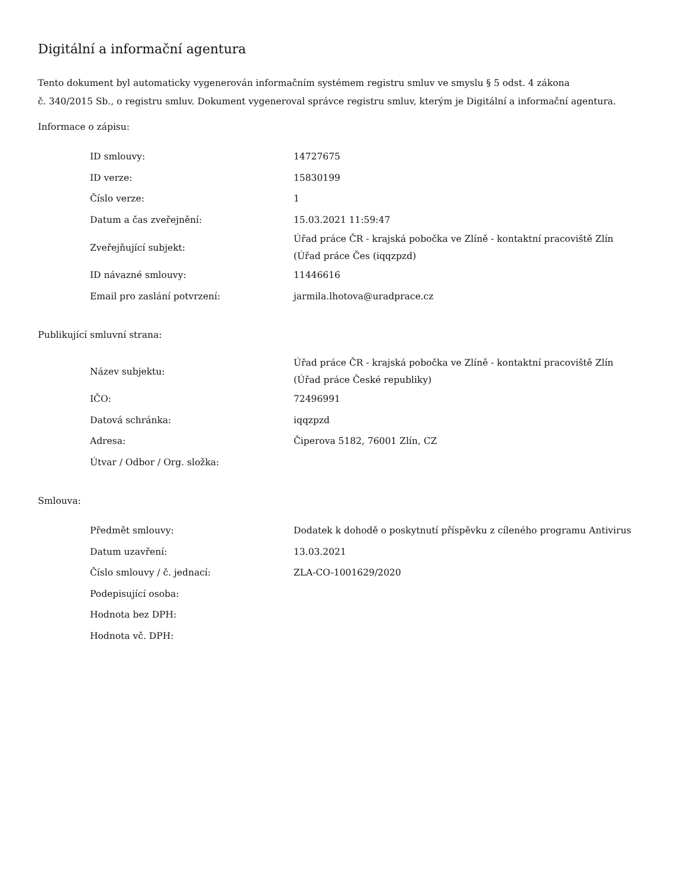Digitální a informační agentura
Tento dokument byl automaticky vygenerován informačním systémem registru smluv ve smyslu § 5 odst. 4 zákona
č. 340/2015 Sb., o registru smluv. Dokument vygeneroval správce registru smluv, kterým je Digitální a informační agentura.
Informace o zápisu:
| ID smlouvy: | 14727675 |
| ID verze: | 15830199 |
| Číslo verze: | 1 |
| Datum a čas zveřejnění: | 15.03.2021 11:59:47 |
| Zveřejňující subjekt: | Úřad práce ČR - krajská pobočka ve Zlíně - kontaktní pracoviště Zlín (Úřad práce Čes (iqqzpzd) |
| ID návazné smlouvy: | 11446616 |
| Email pro zaslání potvrzení: | jarmila.lhotova@uradprace.cz |
Publikující smluvní strana:
| Název subjektu: | Úřad práce ČR - krajská pobočka ve Zlíně - kontaktní pracoviště Zlín (Úřad práce České republiky) |
| IČO: | 72496991 |
| Datová schránka: | iqqzpzd |
| Adresa: | Čiperova 5182, 76001 Zlín, CZ |
| Útvar / Odbor / Org. složka: | |
Smlouva:
| Předmět smlouvy: | Dodatek k dohodě o poskytnutí příspěvku z cíleného programu Antivirus |
| Datum uzavření: | 13.03.2021 |
| Číslo smlouvy / č. jednací: | ZLA-CO-1001629/2020 |
| Podepisující osoba: | |
| Hodnota bez DPH: | |
| Hodnota vč. DPH: | |